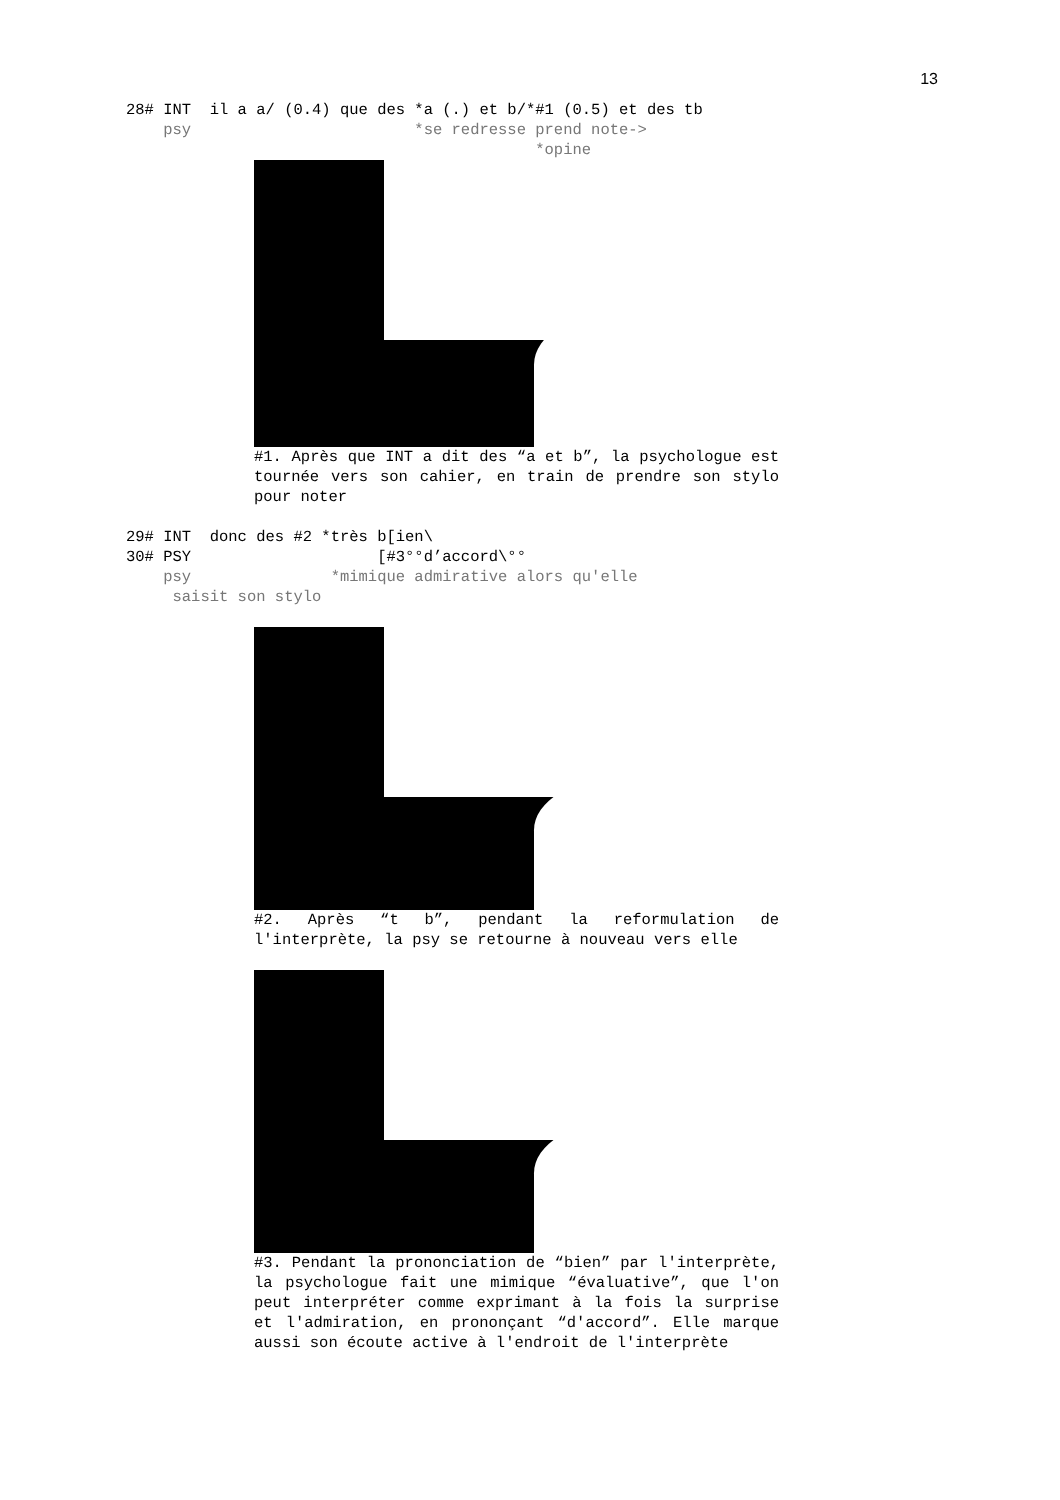13
28# INT il a a/ (0.4) que des *a (.) et b/*#1 (0.5) et des tb
psy *se redresse prend note->
*opine
#1. Après que INT a dit des “a et b”, la psychologue est tournée vers son cahier, en train de prendre son stylo pour noter
29# INT donc des #2 *très b[ien\
30# PSY [#3°°d’accord\°°
psy *mimique admirative alors qu'elle
saisit son stylo
#2. Après “t b”, pendant la reformulation de l'interprète, la psy se retourne à nouveau vers elle
#3. Pendant la prononciation de “bien” par l'interprète, la psychologue fait une mimique “évaluative”, que l'on peut interpréter comme exprimant à la fois la surprise et l'admiration, en prononçant “d'accord”. Elle marque aussi son écoute active à l'endroit de l'interprète